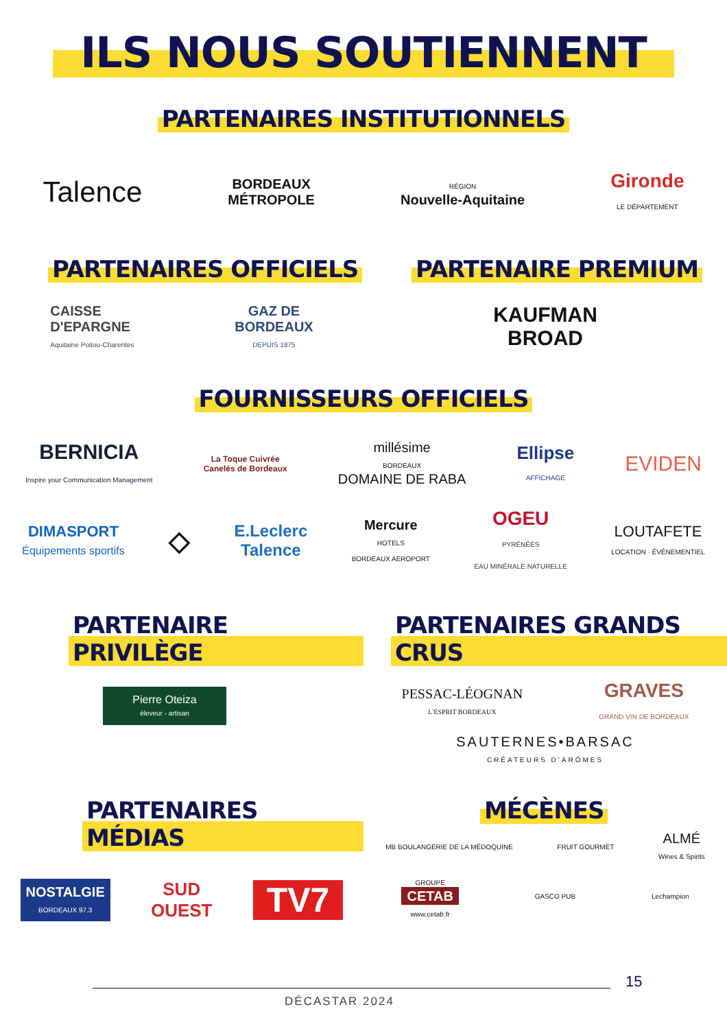ILS NOUS SOUTIENNENT
PARTENAIRES INSTITUTIONNELS
Talence
BORDEAUX
MÉTROPOLE
RÉGION
Nouvelle-Aquitaine
Gironde
LE DÉPARTEMENT
PARTENAIRES OFFICIELS
CAISSE
D'EPARGNE
Aquitaine Poitou-Charentes
GAZ DE
BORDEAUX
DEPUIS 1875
PARTENAIRE PREMIUM
KAUFMAN
BROAD
FOURNISSEURS OFFICIELS
BERNICIA
Inspire your Communication Management
La Toque Cuivrée
Canelés de Bordeaux
millésime
BORDEAUX
DOMAINE DE RABA
Ellipse
AFFICHAGE
EVIDEN
DIMASPORT
Équipements sportifs
◇
E.Leclerc
Talence
Mercure
HOTELS
BORDEAUX AEROPORT
OGEU
PYRÉNÉES
EAU MINÉRALE NATURELLE
LOUTAFETE
LOCATION · ÉVÉNEMENTIEL
PARTENAIRE PRIVILÈGE
Pierre Oteiza
éleveur - artisan
PARTENAIRES GRANDS CRUS
PESSAC-LÉOGNAN
L'ESPRIT BORDEAUX
GRAVES
GRAND VIN DE BORDEAUX
SAUTERNES•BARSAC
CRÉATEURS D'ARÔMES
PARTENAIRES MÉDIAS
NOSTALGIE
BORDEAUX 97.3
SUD
OUEST
TV7
MÉCÈNES
MB BOULANGERIE DE LA MÉDOQUINE FRUIT GOURMET
ALMÉ
Wines & Spirits
GROUPE
CETAB
www.cetab.fr
GASCO PUB Lechampion
15
DÉCASTAR 2024